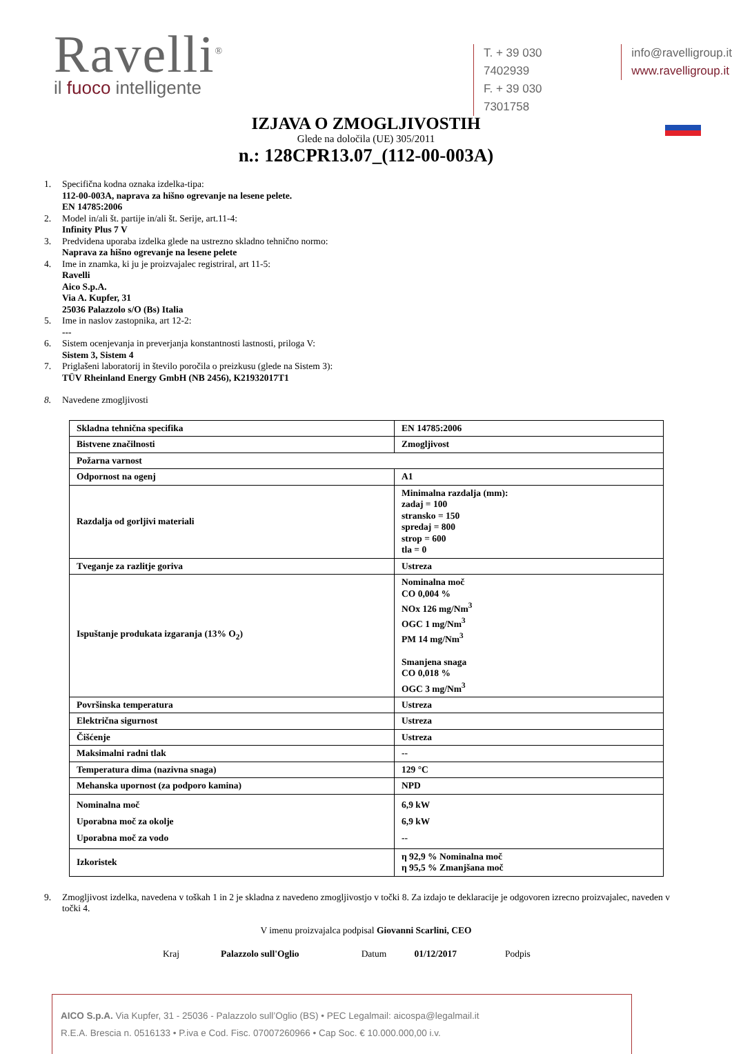Ravelli<sup>®</sup>
il fuoco intelligente
T. + 39 030 7402939
F. + 39 030 7301758
info@ravelligroup.it
www.ravelligroup.it
IZJAVA O ZMOGLJIVOSTIH
Glede na določila (UE) 305/2011
n.: 128CPR13.07_(112-00-003A)
1. Specifična kodna oznaka izdelka-tipa:
112-00-003A, naprava za hišno ogrevanje na lesene pelete.
EN 14785:2006
2. Model in/ali št. partije in/ali št. Serije, art.11-4:
Infinity Plus 7 V
3. Predvidena uporaba izdelka glede na ustrezno skladno tehnično normo:
Naprava za hišno ogrevanje na lesene pelete
4. Ime in znamka, ki ju je proizvajalec registriral, art 11-5:
Ravelli
Aico S.p.A.
Via A. Kupfer, 31
25036 Palazzolo s/O (Bs) Italia
5. Ime in naslov zastopnika, art 12-2:
---
6. Sistem ocenjevanja in preverjanja konstantnosti lastnosti, priloga V:
Sistem 3, Sistem 4
7. Priglašeni laboratorij in število poročila o preizkusu (glede na Sistem 3):
TÜV Rheinland Energy GmbH (NB 2456), K21932017T1
8. Navedene zmogljivosti
| Skladna tehnična specifika | EN 14785:2006 |
| Bistvene značilnosti | Zmogljivost |
| Požarna varnost | |
| Odpornost na ogenj | A1 |
| Razdalja od gorljivi materiali | Minimalna razdalja (mm): zadaj = 100 stransko = 150 spredaj = 800 strop = 600 tla = 0 |
| Tveganje za razlitje goriva | Ustreza |
| Ispuštanje produkata izgaranja (13% O<sub>2</sub>) | Nominalna moč CO 0,004 % NOx 126 mg/Nm<sup>3</sup> OGC 1 mg/Nm<sup>3</sup> PM 14 mg/Nm<sup>3</sup> Smanjena snaga CO 0,018 % OGC 3 mg/Nm<sup>3</sup> |
| Površinska temperatura | Ustreza |
| Električna sigurnost | Ustreza |
| Čišćenje | Ustreza |
| Maksimalni radni tlak | -- |
| Temperatura dima (nazivna snaga) | 129 °C |
| Mehanska upornost (za podporo kamina) | NPD |
| Nominalna moč Uporabna moč za okolje Uporabna moč za vodo | 6,9 kW 6,9 kW -- |
| Izkoristek | η 92,9 % Nominalna moč η 95,5 % Zmanjšana moč |
9. Zmogljivost izdelka, navedena v toškah 1 in 2 je skladna z navedeno zmogljivostjo v točki 8. Za izdajo te deklaracije je odgovoren izrecno proizvajalec, naveden v točki 4.
V imenu proizvajalca podpisal Giovanni Scarlini, CEO
Kraj Palazzolo sull'Oglio Datum 01/12/2017 Podpis
AICO S.p.A. Via Kupfer, 31 - 25036 - Palazzolo sull’Oglio (BS) • PEC Legalmail: aicospa@legalmail.it
R.E.A. Brescia n. 0516133 • P.iva e Cod. Fisc. 07007260966 • Cap Soc. € 10.000.000,00 i.v.